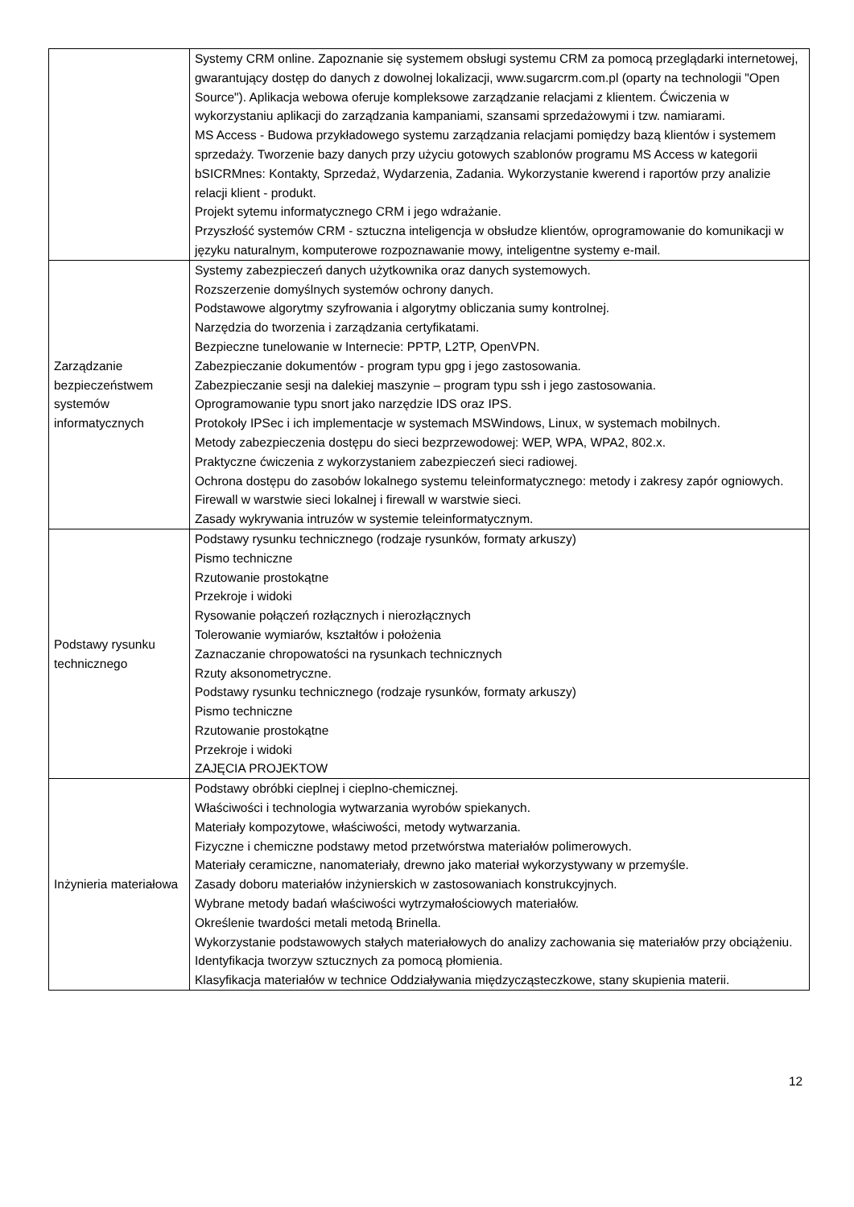| | Systemy CRM online. Zapoznanie się systemem obsługi systemu CRM za pomocą przeglądarki internetowej, gwarantujący dostęp do danych z dowolnej lokalizacji, www.sugarcrm.com.pl (oparty na technologii "Open Source"). Aplikacja webowa oferuje kompleksowe zarządzanie relacjami z klientem. Ćwiczenia w wykorzystaniu aplikacji do zarządzania kampaniami, szansami sprzedażowymi i tzw. namiarami. MS Access - Budowa przykładowego systemu zarządzania relacjami pomiędzy bazą klientów i systemem sprzedaży. Tworzenie bazy danych przy użyciu gotowych szablonów programu MS Access w kategorii bSICRMnes: Kontakty, Sprzedaż, Wydarzenia, Zadania. Wykorzystanie kwerend i raportów przy analizie relacji klient - produkt. Projekt sytemu informatycznego CRM i jego wdrażanie. Przyszłość systemów CRM - sztuczna inteligencja w obsłudze klientów, oprogramowanie do komunikacji w języku naturalnym, komputerowe rozpoznawanie mowy, inteligentne systemy e-mail. |
| Zarządzanie bezpieczeństwem systemów informatycznych | Systemy zabezpieczeń danych użytkownika oraz danych systemowych. Rozszerzenie domyślnych systemów ochrony danych. Podstawowe algorytmy szyfrowania i algorytmy obliczania sumy kontrolnej. Narzędzia do tworzenia i zarządzania certyfikatami. Bezpieczne tunelowanie w Internecie: PPTP, L2TP, OpenVPN. Zabezpieczanie dokumentów - program typu gpg i jego zastosowania. Zabezpieczanie sesji na dalekiej maszynie – program typu ssh i jego zastosowania. Oprogramowanie typu snort jako narzędzie IDS oraz IPS. Protokoły IPSec i ich implementacje w systemach MSWindows, Linux, w systemach mobilnych. Metody zabezpieczenia dostępu do sieci bezprzewodowej: WEP, WPA, WPA2, 802.x. Praktyczne ćwiczenia z wykorzystaniem zabezpieczeń sieci radiowej. Ochrona dostępu do zasobów lokalnego systemu teleinformatycznego: metody i zakresy zapór ogniowych. Firewall w warstwie sieci lokalnej i firewall w warstwie sieci. Zasady wykrywania intruzów w systemie teleinformatycznym. |
| Podstawy rysunku technicznego | Podstawy rysunku technicznego (rodzaje rysunków, formaty arkuszy) Pismo techniczne Rzutowanie prostokątne Przekroje i widoki Rysowanie połączeń rozłącznych i nierozłącznych Tolerowanie wymiarów, kształtów i położenia Zaznaczanie chropowatości na rysunkach technicznych Rzuty aksonometryczne. Podstawy rysunku technicznego (rodzaje rysunków, formaty arkuszy) Pismo techniczne Rzutowanie prostokątne Przekroje i widoki ZAJĘCIA PROJEKTOW |
| Inżynieria materiałowa | Podstawy obróbki cieplnej i cieplno-chemicznej. Właściwości i technologia wytwarzania wyrobów spiekanych. Materiały kompozytowe, właściwości, metody wytwarzania. Fizyczne i chemiczne podstawy metod przetwórstwa materiałów polimerowych. Materiały ceramiczne, nanomateriały, drewno jako materiał wykorzystywany w przemyśle. Zasady doboru materiałów inżynierskich w zastosowaniach konstrukcyjnych. Wybrane metody badań właściwości wytrzymałościowych materiałów. Określenie twardości metali metodą Brinella. Wykorzystanie podstawowych stałych materiałowych do analizy zachowania się materiałów przy obciążeniu. Identyfikacja tworzyw sztucznych za pomocą płomienia. Klasyfikacja materiałów w technice Oddziaływania międzycząsteczkowe, stany skupienia materii. |
12